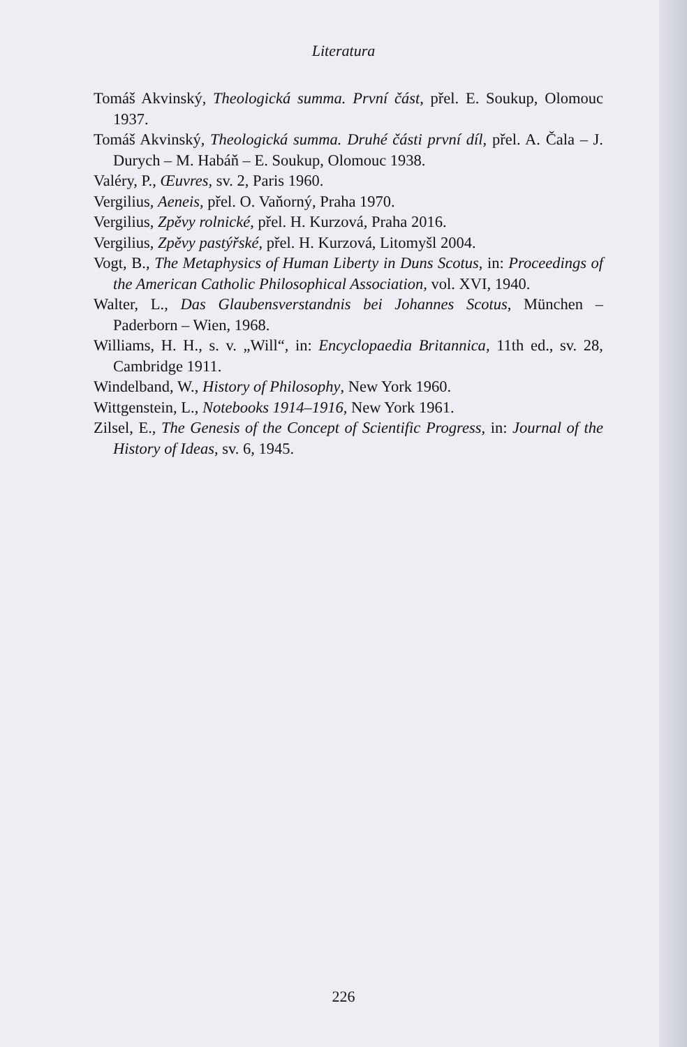Literatura
Tomáš Akvinský, Theologická summa. První část, přel. E. Soukup, Olomouc 1937.
Tomáš Akvinský, Theologická summa. Druhé části první díl, přel. A. Čala – J. Durych – M. Habáň – E. Soukup, Olomouc 1938.
Valéry, P., Œuvres, sv. 2, Paris 1960.
Vergilius, Aeneis, přel. O. Vaňorný, Praha 1970.
Vergilius, Zpěvy rolnické, přel. H. Kurzová, Praha 2016.
Vergilius, Zpěvy pastýřské, přel. H. Kurzová, Litomyšl 2004.
Vogt, B., The Metaphysics of Human Liberty in Duns Scotus, in: Proceedings of the American Catholic Philosophical Association, vol. XVI, 1940.
Walter, L., Das Glaubensverstandnis bei Johannes Scotus, München – Paderborn – Wien, 1968.
Williams, H. H., s. v. „Will“, in: Encyclopaedia Britannica, 11th ed., sv. 28, Cambridge 1911.
Windelband, W., History of Philosophy, New York 1960.
Wittgenstein, L., Notebooks 1914–1916, New York 1961.
Zilsel, E., The Genesis of the Concept of Scientific Progress, in: Journal of the History of Ideas, sv. 6, 1945.
226